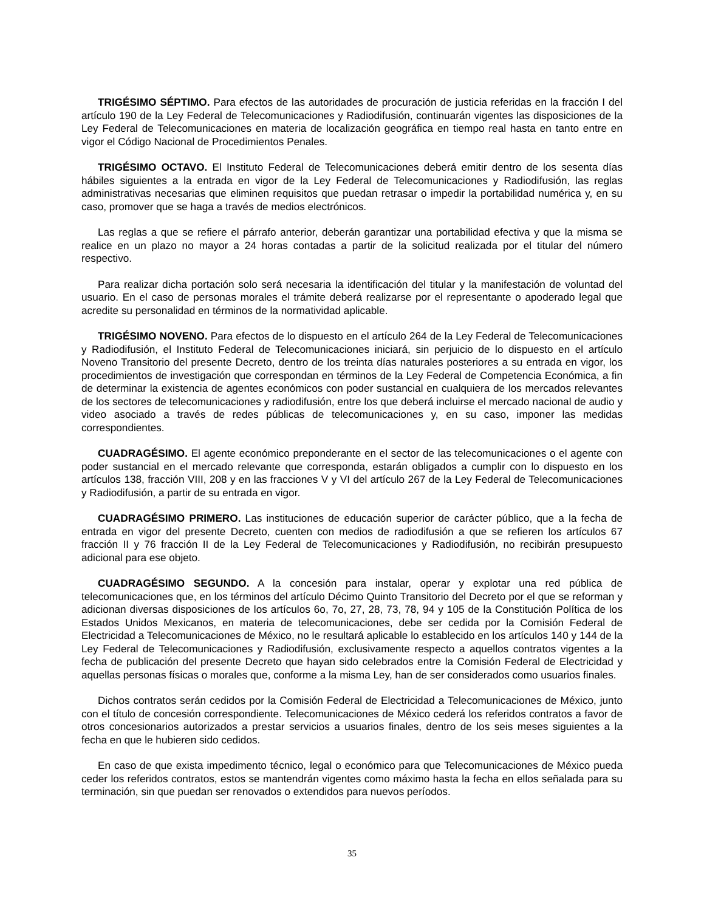TRIGÉSIMO SÉPTIMO. Para efectos de las autoridades de procuración de justicia referidas en la fracción I del artículo 190 de la Ley Federal de Telecomunicaciones y Radiodifusión, continuarán vigentes las disposiciones de la Ley Federal de Telecomunicaciones en materia de localización geográfica en tiempo real hasta en tanto entre en vigor el Código Nacional de Procedimientos Penales.
TRIGÉSIMO OCTAVO. El Instituto Federal de Telecomunicaciones deberá emitir dentro de los sesenta días hábiles siguientes a la entrada en vigor de la Ley Federal de Telecomunicaciones y Radiodifusión, las reglas administrativas necesarias que eliminen requisitos que puedan retrasar o impedir la portabilidad numérica y, en su caso, promover que se haga a través de medios electrónicos.
Las reglas a que se refiere el párrafo anterior, deberán garantizar una portabilidad efectiva y que la misma se realice en un plazo no mayor a 24 horas contadas a partir de la solicitud realizada por el titular del número respectivo.
Para realizar dicha portación solo será necesaria la identificación del titular y la manifestación de voluntad del usuario. En el caso de personas morales el trámite deberá realizarse por el representante o apoderado legal que acredite su personalidad en términos de la normatividad aplicable.
TRIGÉSIMO NOVENO. Para efectos de lo dispuesto en el artículo 264 de la Ley Federal de Telecomunicaciones y Radiodifusión, el Instituto Federal de Telecomunicaciones iniciará, sin perjuicio de lo dispuesto en el artículo Noveno Transitorio del presente Decreto, dentro de los treinta días naturales posteriores a su entrada en vigor, los procedimientos de investigación que correspondan en términos de la Ley Federal de Competencia Económica, a fin de determinar la existencia de agentes económicos con poder sustancial en cualquiera de los mercados relevantes de los sectores de telecomunicaciones y radiodifusión, entre los que deberá incluirse el mercado nacional de audio y video asociado a través de redes públicas de telecomunicaciones y, en su caso, imponer las medidas correspondientes.
CUADRAGÉSIMO. El agente económico preponderante en el sector de las telecomunicaciones o el agente con poder sustancial en el mercado relevante que corresponda, estarán obligados a cumplir con lo dispuesto en los artículos 138, fracción VIII, 208 y en las fracciones V y VI del artículo 267 de la Ley Federal de Telecomunicaciones y Radiodifusión, a partir de su entrada en vigor.
CUADRAGÉSIMO PRIMERO. Las instituciones de educación superior de carácter público, que a la fecha de entrada en vigor del presente Decreto, cuenten con medios de radiodifusión a que se refieren los artículos 67 fracción II y 76 fracción II de la Ley Federal de Telecomunicaciones y Radiodifusión, no recibirán presupuesto adicional para ese objeto.
CUADRAGÉSIMO SEGUNDO. A la concesión para instalar, operar y explotar una red pública de telecomunicaciones que, en los términos del artículo Décimo Quinto Transitorio del Decreto por el que se reforman y adicionan diversas disposiciones de los artículos 6o, 7o, 27, 28, 73, 78, 94 y 105 de la Constitución Política de los Estados Unidos Mexicanos, en materia de telecomunicaciones, debe ser cedida por la Comisión Federal de Electricidad a Telecomunicaciones de México, no le resultará aplicable lo establecido en los artículos 140 y 144 de la Ley Federal de Telecomunicaciones y Radiodifusión, exclusivamente respecto a aquellos contratos vigentes a la fecha de publicación del presente Decreto que hayan sido celebrados entre la Comisión Federal de Electricidad y aquellas personas físicas o morales que, conforme a la misma Ley, han de ser considerados como usuarios finales.
Dichos contratos serán cedidos por la Comisión Federal de Electricidad a Telecomunicaciones de México, junto con el título de concesión correspondiente. Telecomunicaciones de México cederá los referidos contratos a favor de otros concesionarios autorizados a prestar servicios a usuarios finales, dentro de los seis meses siguientes a la fecha en que le hubieren sido cedidos.
En caso de que exista impedimento técnico, legal o económico para que Telecomunicaciones de México pueda ceder los referidos contratos, estos se mantendrán vigentes como máximo hasta la fecha en ellos señalada para su terminación, sin que puedan ser renovados o extendidos para nuevos períodos.
35